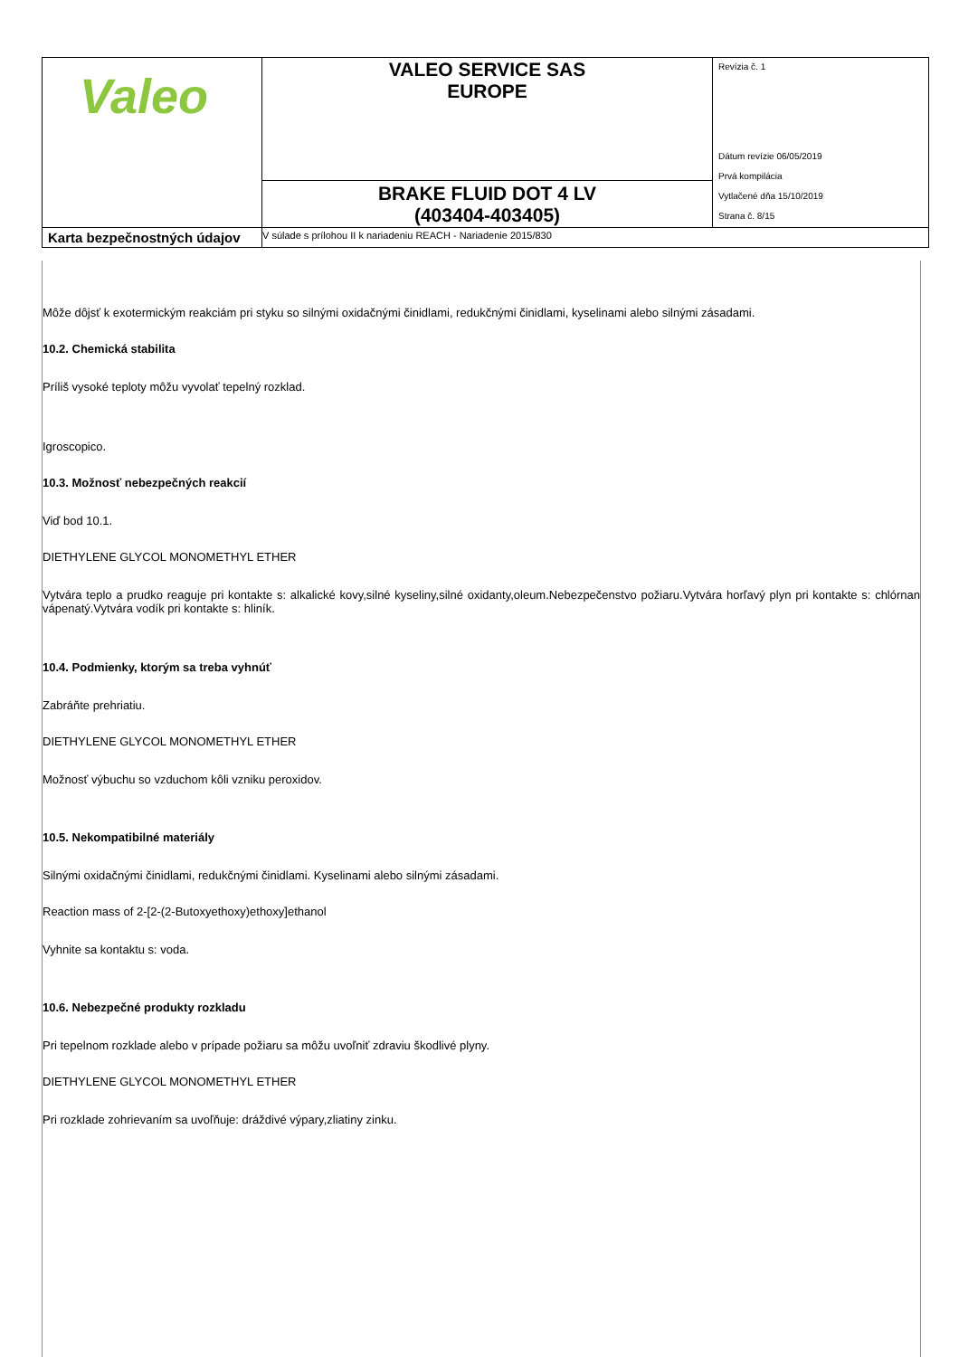| Valeo | VALEO SERVICE SAS EUROPE | Revízia č. 1 Dátum revízie 06/05/2019 Prvá kompilácia Vytlačené dňa 15/10/2019 Strana č. 8/15 |
| | BRAKE FLUID DOT 4 LV (403404-403405) | |
| Karta bezpečnostných údajov | V súlade s prílohou II k nariadeniu REACH - Nariadenie 2015/830 | |
Môže dôjsť k exotermickým reakciám pri styku so silnými oxidačnými činidlami, redukčnými činidlami, kyselinami alebo silnými zásadami.
10.2. Chemická stabilita
Príliš vysoké teploty môžu vyvolať tepelný rozklad.
Igroscopico.
10.3. Možnosť nebezpečných reakcií
Viď bod 10.1.
DIETHYLENE GLYCOL MONOMETHYL ETHER
Vytvára teplo a prudko reaguje pri kontakte s: alkalické kovy,silné kyseliny,silné oxidanty,oleum.Nebezpečenstvo požiaru.Vytvára horľavý plyn pri kontakte s: chlórnan vápenatý.Vytvára vodík pri kontakte s: hliník.
10.4. Podmienky, ktorým sa treba vyhnúť
Zabráňte prehriatiu.
DIETHYLENE GLYCOL MONOMETHYL ETHER
Možnosť výbuchu so vzduchom kôli vzniku peroxidov.
10.5. Nekompatibilné materiály
Silnými oxidačnými činidlami, redukčnými činidlami. Kyselinami alebo silnými zásadami.
Reaction mass of 2-[2-(2-Butoxyethoxy)ethoxy]ethanol
Vyhnite sa kontaktu s: voda.
10.6. Nebezpečné produkty rozkladu
Pri tepelnom rozklade alebo v prípade požiaru sa môžu uvoľniť zdraviu škodlivé plyny.
DIETHYLENE GLYCOL MONOMETHYL ETHER
Pri rozklade zohrievaním sa uvoľňuje: dráždivé výpary,zliatiny zinku.